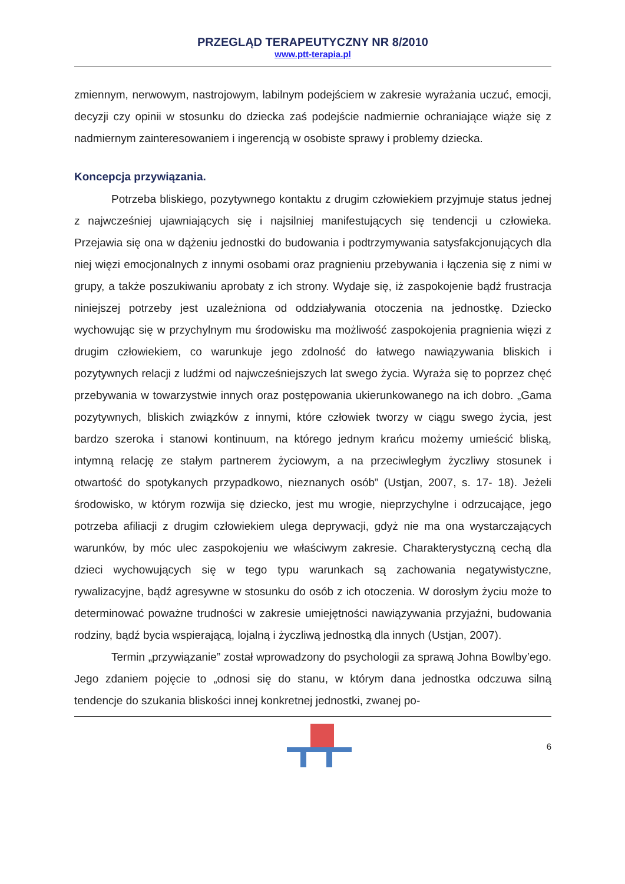PRZEGLĄD TERAPEUTYCZNY NR 8/2010
www.ptt-terapia.pl
zmiennym, nerwowym, nastrojowym, labilnym podejściem w zakresie wyrażania uczuć, emocji, decyzji czy opinii w stosunku do dziecka zaś podejście nadmiernie ochraniające wiąże się z nadmiernym zainteresowaniem i ingerencją w osobiste sprawy i problemy dziecka.
Koncepcja przywiązania.
Potrzeba bliskiego, pozytywnego kontaktu z drugim człowiekiem przyjmuje status jednej z najwcześniej ujawniających się i najsilniej manifestujących się tendencji u człowieka. Przejawia się ona w dążeniu jednostki do budowania i podtrzymywania satysfakcjonujących dla niej więzi emocjonalnych z innymi osobami oraz pragnieniu przebywania i łączenia się z nimi w grupy, a także poszukiwaniu aprobaty z ich strony. Wydaje się, iż zaspokojenie bądź frustracja niniejszej potrzeby jest uzależniona od oddziaływania otoczenia na jednostkę. Dziecko wychowując się w przychylnym mu środowisku ma możliwość zaspokojenia pragnienia więzi z drugim człowiekiem, co warunkuje jego zdolność do łatwego nawiązywania bliskich i pozytywnych relacji z ludźmi od najwcześniejszych lat swego życia. Wyraża się to poprzez chęć przebywania w towarzystwie innych oraz postępowania ukierunkowanego na ich dobro. „Gama pozytywnych, bliskich związków z innymi, które człowiek tworzy w ciągu swego życia, jest bardzo szeroka i stanowi kontinuum, na którego jednym krańcu możemy umieścić bliską, intymną relację ze stałym partnerem życiowym, a na przeciwległym życzliwy stosunek i otwartość do spotykanych przypadkowo, nieznanych osób” (Ustjan, 2007, s. 17- 18). Jeżeli środowisko, w którym rozwija się dziecko, jest mu wrogie, nieprzychylne i odrzucające, jego potrzeba afiliacji z drugim człowiekiem ulega deprywacji, gdyż nie ma ona wystarczających warunków, by móc ulec zaspokojeniu we właściwym zakresie. Charakterystyczną cechą dla dzieci wychowujących się w tego typu warunkach są zachowania negatywistyczne, rywalizacyjne, bądź agresywne w stosunku do osób z ich otoczenia. W dorosłym życiu może to determinować poważne trudności w zakresie umiejętności nawiązywania przyjaźni, budowania rodziny, bądź bycia wspierającą, lojalną i życzliwą jednostką dla innych (Ustjan, 2007).
Termin „przywiązanie” został wprowadzony do psychologii za sprawą Johna Bowlby’ego. Jego zdaniem pojęcie to „odnosi się do stanu, w którym dana jednostka odczuwa silną tendencje do szukania bliskości innej konkretnej jednostki, zwanej po-
6